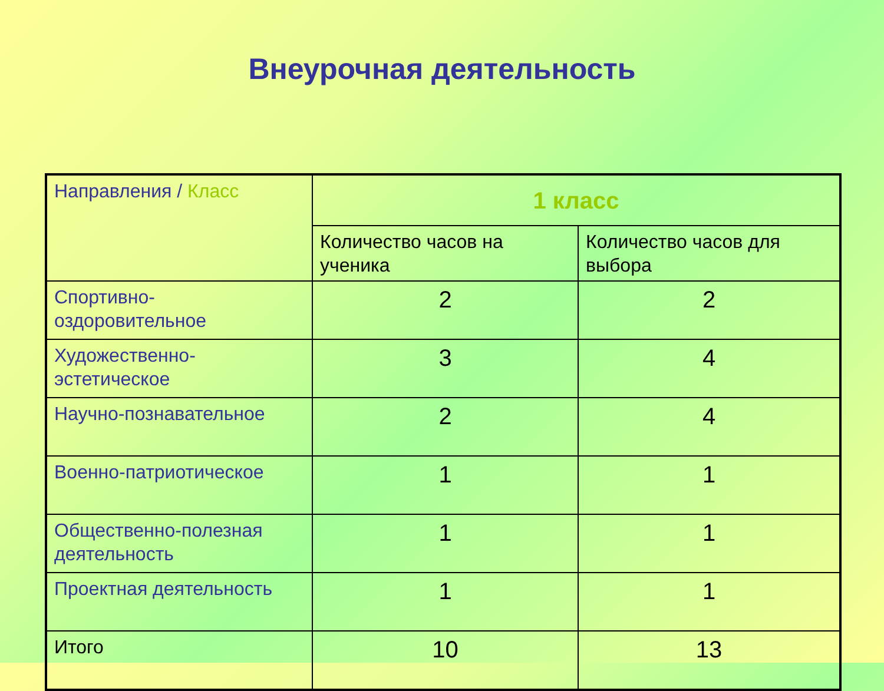Внеурочная деятельность
| Направления / Класс | 1 класс | |
| --- | --- | --- |
| | Количество часов на ученика | Количество часов для выбора |
| Спортивно-оздоровительное | 2 | 2 |
| Художественно-эстетическое | 3 | 4 |
| Научно-познавательное | 2 | 4 |
| Военно-патриотическое | 1 | 1 |
| Общественно-полезная деятельность | 1 | 1 |
| Проектная деятельность | 1 | 1 |
| Итого | 10 | 13 |